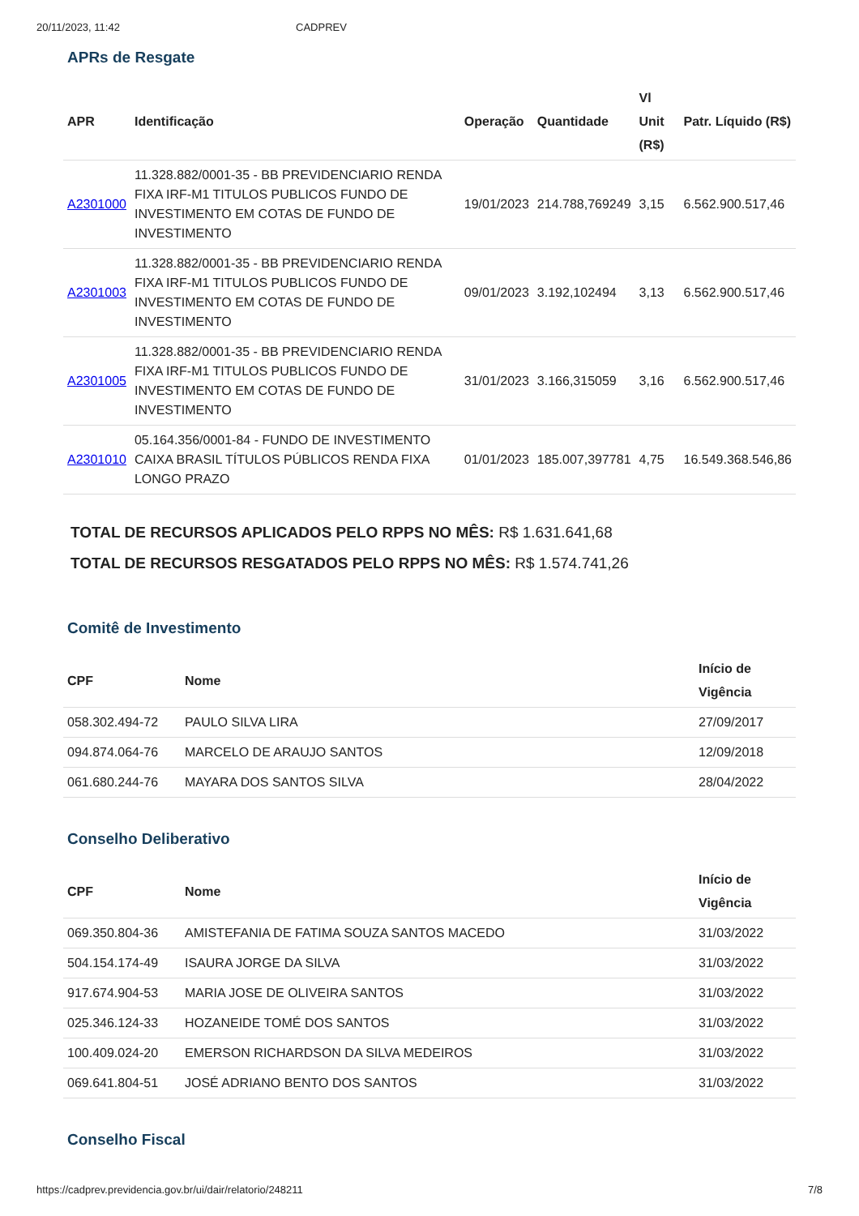20/11/2023, 11:42 CADPREV
APRs de Resgate
| APR | Identificação | Operação | Quantidade | Vl Unit (R$) | Patr. Líquido (R$) |
| --- | --- | --- | --- | --- | --- |
| A2301000 | 11.328.882/0001-35 - BB PREVIDENCIARIO RENDA FIXA IRF-M1 TITULOS PUBLICOS FUNDO DE INVESTIMENTO EM COTAS DE FUNDO DE INVESTIMENTO | 19/01/2023 | 214.788,769249 | 3,15 | 6.562.900.517,46 |
| A2301003 | 11.328.882/0001-35 - BB PREVIDENCIARIO RENDA FIXA IRF-M1 TITULOS PUBLICOS FUNDO DE INVESTIMENTO EM COTAS DE FUNDO DE INVESTIMENTO | 09/01/2023 | 3.192,102494 | 3,13 | 6.562.900.517,46 |
| A2301005 | 11.328.882/0001-35 - BB PREVIDENCIARIO RENDA FIXA IRF-M1 TITULOS PUBLICOS FUNDO DE INVESTIMENTO EM COTAS DE FUNDO DE INVESTIMENTO | 31/01/2023 | 3.166,315059 | 3,16 | 6.562.900.517,46 |
| A2301010 | 05.164.356/0001-84 - FUNDO DE INVESTIMENTO CAIXA BRASIL TÍTULOS PÚBLICOS RENDA FIXA LONGO PRAZO | 01/01/2023 | 185.007,397781 | 4,75 | 16.549.368.546,86 |
TOTAL DE RECURSOS APLICADOS PELO RPPS NO MÊS: R$ 1.631.641,68
TOTAL DE RECURSOS RESGATADOS PELO RPPS NO MÊS: R$ 1.574.741,26
Comitê de Investimento
| CPF | Nome | Início de Vigência |
| --- | --- | --- |
| 058.302.494-72 | PAULO SILVA LIRA | 27/09/2017 |
| 094.874.064-76 | MARCELO DE ARAUJO SANTOS | 12/09/2018 |
| 061.680.244-76 | MAYARA DOS SANTOS SILVA | 28/04/2022 |
Conselho Deliberativo
| CPF | Nome | Início de Vigência |
| --- | --- | --- |
| 069.350.804-36 | AMISTEFANIA DE FATIMA SOUZA SANTOS MACEDO | 31/03/2022 |
| 504.154.174-49 | ISAURA JORGE DA SILVA | 31/03/2022 |
| 917.674.904-53 | MARIA JOSE DE OLIVEIRA SANTOS | 31/03/2022 |
| 025.346.124-33 | HOZANEIDE TOMÉ DOS SANTOS | 31/03/2022 |
| 100.409.024-20 | EMERSON RICHARDSON DA SILVA MEDEIROS | 31/03/2022 |
| 069.641.804-51 | JOSÉ ADRIANO BENTO DOS SANTOS | 31/03/2022 |
Conselho Fiscal
https://cadprev.previdencia.gov.br/ui/dair/relatorio/248211 7/8